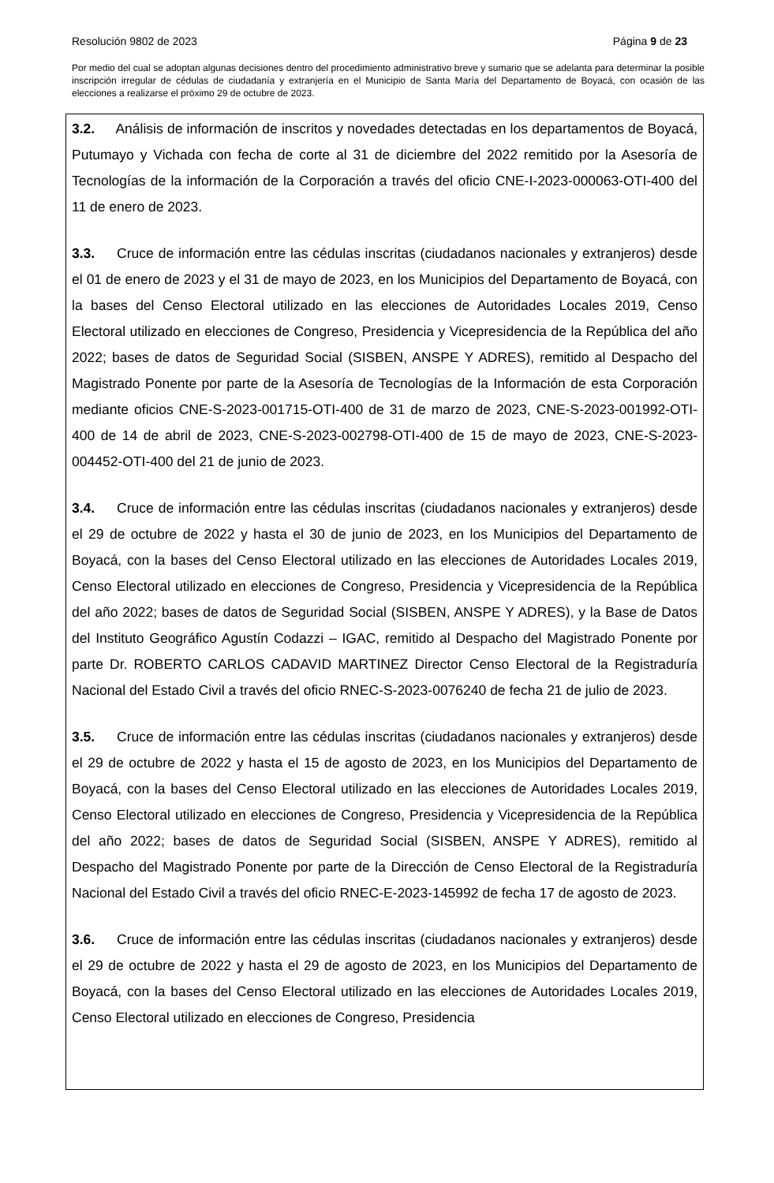Resolución 9802 de 2023 Página 9 de 23
Por medio del cual se adoptan algunas decisiones dentro del procedimiento administrativo breve y sumario que se adelanta para determinar la posible inscripción irregular de cédulas de ciudadanía y extranjería en el Municipio de Santa María del Departamento de Boyacá, con ocasión de las elecciones a realizarse el próximo 29 de octubre de 2023.
3.2. Análisis de información de inscritos y novedades detectadas en los departamentos de Boyacá, Putumayo y Vichada con fecha de corte al 31 de diciembre del 2022 remitido por la Asesoría de Tecnologías de la información de la Corporación a través del oficio CNE-I-2023-000063-OTI-400 del 11 de enero de 2023.
3.3. Cruce de información entre las cédulas inscritas (ciudadanos nacionales y extranjeros) desde el 01 de enero de 2023 y el 31 de mayo de 2023, en los Municipios del Departamento de Boyacá, con la bases del Censo Electoral utilizado en las elecciones de Autoridades Locales 2019, Censo Electoral utilizado en elecciones de Congreso, Presidencia y Vicepresidencia de la República del año 2022; bases de datos de Seguridad Social (SISBEN, ANSPE Y ADRES), remitido al Despacho del Magistrado Ponente por parte de la Asesoría de Tecnologías de la Información de esta Corporación mediante oficios CNE-S-2023-001715-OTI-400 de 31 de marzo de 2023, CNE-S-2023-001992-OTI-400 de 14 de abril de 2023, CNE-S-2023-002798-OTI-400 de 15 de mayo de 2023, CNE-S-2023-004452-OTI-400 del 21 de junio de 2023.
3.4. Cruce de información entre las cédulas inscritas (ciudadanos nacionales y extranjeros) desde el 29 de octubre de 2022 y hasta el 30 de junio de 2023, en los Municipios del Departamento de Boyacá, con la bases del Censo Electoral utilizado en las elecciones de Autoridades Locales 2019, Censo Electoral utilizado en elecciones de Congreso, Presidencia y Vicepresidencia de la República del año 2022; bases de datos de Seguridad Social (SISBEN, ANSPE Y ADRES), y la Base de Datos del Instituto Geográfico Agustín Codazzi – IGAC, remitido al Despacho del Magistrado Ponente por parte Dr. ROBERTO CARLOS CADAVID MARTINEZ Director Censo Electoral de la Registraduría Nacional del Estado Civil a través del oficio RNEC-S-2023-0076240 de fecha 21 de julio de 2023.
3.5. Cruce de información entre las cédulas inscritas (ciudadanos nacionales y extranjeros) desde el 29 de octubre de 2022 y hasta el 15 de agosto de 2023, en los Municipios del Departamento de Boyacá, con la bases del Censo Electoral utilizado en las elecciones de Autoridades Locales 2019, Censo Electoral utilizado en elecciones de Congreso, Presidencia y Vicepresidencia de la República del año 2022; bases de datos de Seguridad Social (SISBEN, ANSPE Y ADRES), remitido al Despacho del Magistrado Ponente por parte de la Dirección de Censo Electoral de la Registraduría Nacional del Estado Civil a través del oficio RNEC-E-2023-145992 de fecha 17 de agosto de 2023.
3.6. Cruce de información entre las cédulas inscritas (ciudadanos nacionales y extranjeros) desde el 29 de octubre de 2022 y hasta el 29 de agosto de 2023, en los Municipios del Departamento de Boyacá, con la bases del Censo Electoral utilizado en las elecciones de Autoridades Locales 2019, Censo Electoral utilizado en elecciones de Congreso, Presidencia